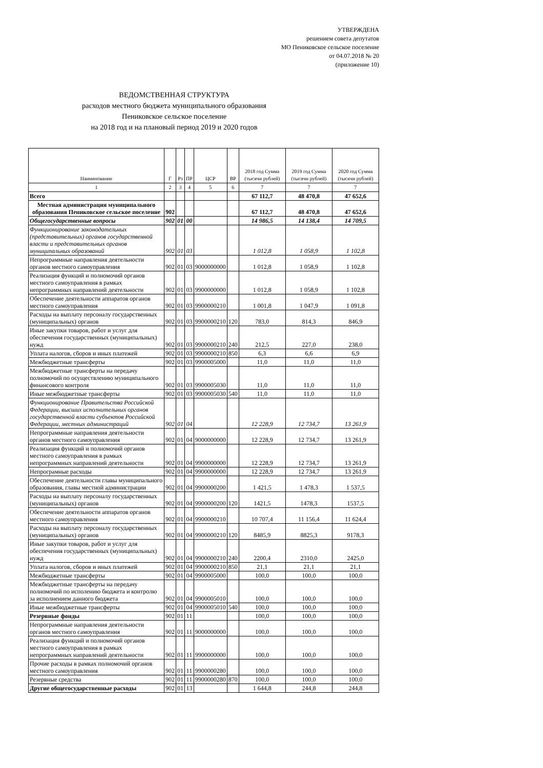УТВЕРЖДЕНА
решением совета депутатов
МО Пениковское сельское поселение
от 04.07.2018 № 20
(приложение 10)
ВЕДОМСТВЕННАЯ СТРУКТУРА
расходов местного бюджета муниципального образования
Пениковское сельское поселение
на 2018 год и на плановый период 2019 и 2020 годов
| Наименование | Г | Рз | ПР | ЦСР | ВР | 2018 год Сумма (тысячи рублей) | 2019 год Сумма (тысячи рублей) | 2020 год Сумма (тысячи рублей) |
| --- | --- | --- | --- | --- | --- | --- | --- | --- |
| 1 | 2 | 3 | 4 | 5 | 6 | 7 | 7 | 7 |
| Всего | | | | | | 67 112,7 | 48 470,8 | 47 652,6 |
| Местная администрация муниципального образования Пениковское сельское поселение | 902 | | | | | 67 112,7 | 48 470,8 | 47 652,6 |
| Общегосударственные вопросы | 902 | 01 | 00 | | | 14 986,5 | 14 138,4 | 14 709,5 |
| Функционирование законодательных (представительных) органов государственной власти и представительных органов муниципальных образований | 902 | 01 | 03 | | | 1 012,8 | 1 058,9 | 1 102,8 |
| Непрограммные направления деятельности органов местного самоуправления | 902 | 01 | 03 | 9000000000 | | 1 012,8 | 1 058,9 | 1 102,8 |
| Реализация функций и полномочий органов местного самоуправления в рамках непрограммных направлений деятельности | 902 | 01 | 03 | 9900000000 | | 1 012,8 | 1 058,9 | 1 102,8 |
| Обеспечение деятельности аппаратов органов местного самоуправления | 902 | 01 | 03 | 9900000210 | | 1 001,8 | 1 047,9 | 1 091,8 |
| Расходы на выплату персоналу государственных (муниципальных) органов | 902 | 01 | 03 | 9900000210 | 120 | 783,0 | 814,3 | 846,9 |
| Иные закупки товаров, работ и услуг для обеспечения государственных (муниципальных) нужд | 902 | 01 | 03 | 9900000210 | 240 | 212,5 | 227,0 | 238,0 |
| Уплата налогов, сборов и иных платежей | 902 | 01 | 03 | 9900000210 | 850 | 6,3 | 6,6 | 6,9 |
| Межбюджетные трансферты | 902 | 01 | 03 | 9900005000 | | 11,0 | 11,0 | 11,0 |
| Межбюджетные трансферты на передачу полномочий по осуществлению муниципального финансового контроля | 902 | 01 | 03 | 9900005030 | | 11,0 | 11,0 | 11,0 |
| Иные межбюджетные трансферты | 902 | 01 | 03 | 9900005030 | 540 | 11,0 | 11,0 | 11,0 |
| Функционирование Правительства Российской Федерации, высших исполнительных органов государственной власти субъектов Российской Федерации, местных администраций | 902 | 01 | 04 | | | 12 228,9 | 12 734,7 | 13 261,9 |
| Непрограммные направления деятельности органов местного самоуправления | 902 | 01 | 04 | 9000000000 | | 12 228,9 | 12 734,7 | 13 261,9 |
| Реализация функций и полномочий органов местного самоуправления в рамках непрограммных направлений деятельности | 902 | 01 | 04 | 9900000000 | | 12 228,9 | 12 734,7 | 13 261,9 |
| Непрограмные расходы | 902 | 01 | 04 | 9900000000 | | 12 228,9 | 12 734,7 | 13 261,9 |
| Обеспечение деятельности главы муниципального образования, главы местной администрации | 902 | 01 | 04 | 9900000200 | | 1 421,5 | 1 478,3 | 1 537,5 |
| Расходы на выплату персоналу государственных (муниципальных) органов | 902 | 01 | 04 | 9900000200 | 120 | 1421,5 | 1478,3 | 1537,5 |
| Обеспечение деятельности аппаратов органов местного самоуправления | 902 | 01 | 04 | 9900000210 | | 10 707,4 | 11 156,4 | 11 624,4 |
| Расходы на выплату персоналу государственных (муниципальных) органов | 902 | 01 | 04 | 9900000210 | 120 | 8485,9 | 8825,3 | 9178,3 |
| Иные закупки товаров, работ и услуг для обеспечения государственных (муниципальных) нужд | 902 | 01 | 04 | 9900000210 | 240 | 2200,4 | 2310,0 | 2425,0 |
| Уплата налогов, сборов и иных платежей | 902 | 01 | 04 | 9900000210 | 850 | 21,1 | 21,1 | 21,1 |
| Межбюджетные трансферты | 902 | 01 | 04 | 9900005000 | | 100,0 | 100,0 | 100,0 |
| Межбюджетные трансферты на передачу полномочий по исполению бюджета и контролю за исполнением данного бюджета | 902 | 01 | 04 | 9900005010 | | 100,0 | 100,0 | 100,0 |
| Иные межбюджетные трансферты | 902 | 01 | 04 | 9900005010 | 540 | 100,0 | 100,0 | 100,0 |
| Резервные фонды | 902 | 01 | 11 | | | 100,0 | 100,0 | 100,0 |
| Непрограммные направления деятельности органов местного самоуправления | 902 | 01 | 11 | 9000000000 | | 100,0 | 100,0 | 100,0 |
| Реализация функций и полномочий органов местного самоуправления в рамках непрограммных направлений деятельности | 902 | 01 | 11 | 9900000000 | | 100,0 | 100,0 | 100,0 |
| Прочие расходы в рамках полномочий органов местного самоуправления | 902 | 01 | 11 | 9900000280 | | 100,0 | 100,0 | 100,0 |
| Резервные средства | 902 | 01 | 11 | 9900000280 | 870 | 100,0 | 100,0 | 100,0 |
| Другие общегосударственные расходы | 902 | 01 | 13 | | | 1 644,8 | 244,8 | 244,8 |